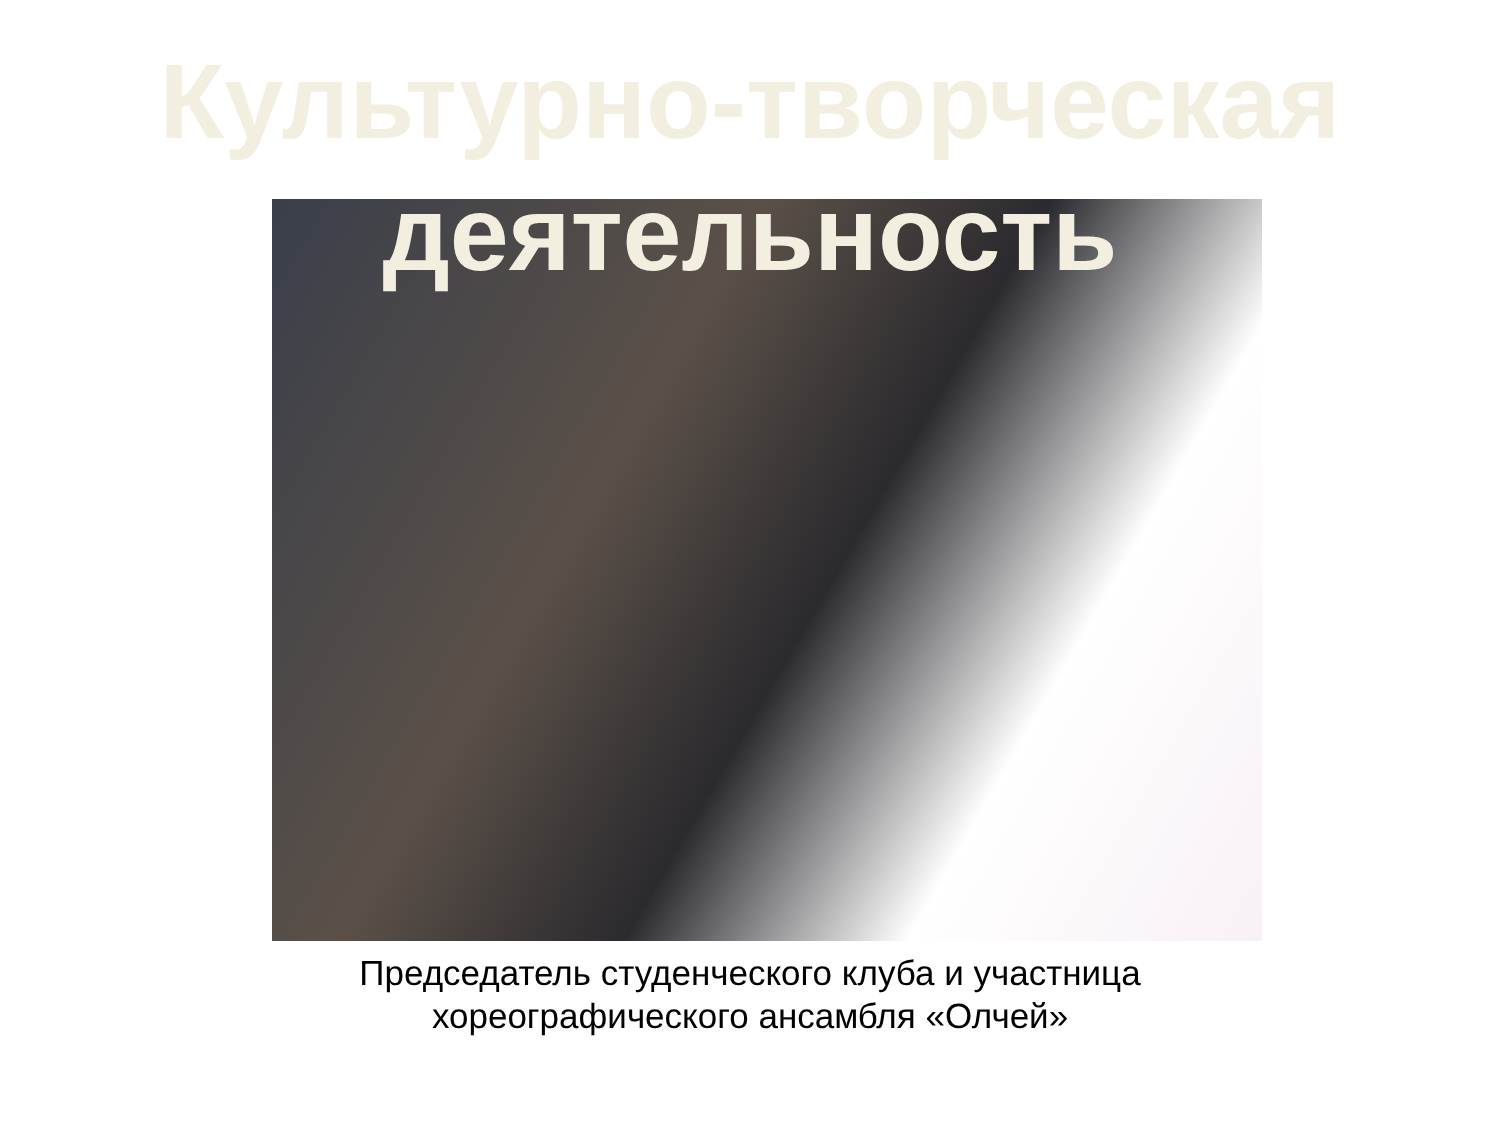Культурно-творческая деятельность
Председатель студенческого клуба и участница
хореографического ансамбля «Олчей»